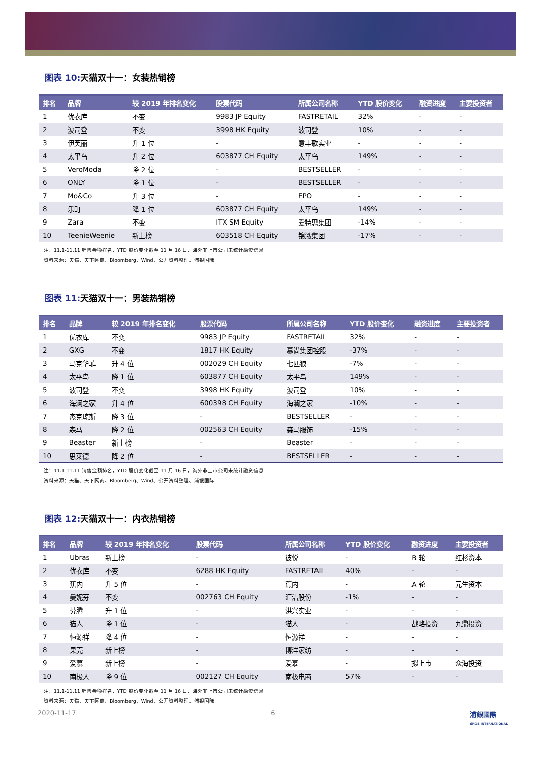图表 10: 天猫双十一：女装热销榜
| 排名 | 品牌 | 较 2019 年排名变化 | 股票代码 | 所属公司名称 | YTD 股价变化 | 融资进度 | 主要投资者 |
| --- | --- | --- | --- | --- | --- | --- | --- |
| 1 | 优衣库 | 不变 | 9983 JP Equity | FASTRETAIL | 32% | - | - |
| 2 | 波司登 | 不变 | 3998 HK Equity | 波司登 | 10% | - | - |
| 3 | 伊芙丽 | 升 1 位 | - | 意丰歌实业 | - | - | - |
| 4 | 太平鸟 | 升 2 位 | 603877 CH Equity | 太平鸟 | 149% | - | - |
| 5 | VeroModa | 降 2 位 | - | BESTSELLER | - | - | - |
| 6 | ONLY | 降 1 位 | - | BESTSELLER | - | - | - |
| 7 | Mo&Co | 升 3 位 | - | EPO | - | - | - |
| 8 | 乐町 | 降 1 位 | 603877 CH Equity | 太平鸟 | 149% | - | - |
| 9 | Zara | 不变 | ITX SM Equity | 爱特思集团 | -14% | - | - |
| 10 | TeenieWeenie | 新上榜 | 603518 CH Equity | 锦泓集团 | -17% | - | - |
注：11.1-11.11 销售金额排名，YTD 股价变化截至 11 月 16 日，海外非上市公司未统计融资信息
资料来源：天猫、天下网商、Bloomberg、Wind、公开资料整理、浦银国际
图表 11: 天猫双十一：男装热销榜
| 排名 | 品牌 | 较 2019 年排名变化 | 股票代码 | 所属公司名称 | YTD 股价变化 | 融资进度 | 主要投资者 |
| --- | --- | --- | --- | --- | --- | --- | --- |
| 1 | 优衣库 | 不变 | 9983 JP Equity | FASTRETAIL | 32% | - | - |
| 2 | GXG | 不变 | 1817 HK Equity | 慕尚集团控股 | -37% | - | - |
| 3 | 马克华菲 | 升 4 位 | 002029 CH Equity | 七匹狼 | -7% | - | - |
| 4 | 太平鸟 | 降 1 位 | 603877 CH Equity | 太平鸟 | 149% | - | - |
| 5 | 波司登 | 不变 | 3998 HK Equity | 波司登 | 10% | - | - |
| 6 | 海澜之家 | 升 4 位 | 600398 CH Equity | 海澜之家 | -10% | - | - |
| 7 | 杰克琼斯 | 降 3 位 | - | BESTSELLER | - | - | - |
| 8 | 森马 | 降 2 位 | 002563 CH Equity | 森马服饰 | -15% | - | - |
| 9 | Beaster | 新上榜 | - | Beaster | - | - | - |
| 10 | 思莱德 | 降 2 位 | - | BESTSELLER | - | - | - |
注：11.1-11.11 销售金额排名，YTD 股价变化截至 11 月 16 日，海外非上市公司未统计融资信息
资料来源：天猫、天下网商、Bloomberg、Wind、公开资料整理、浦银国际
图表 12: 天猫双十一：内衣热销榜
| 排名 | 品牌 | 较 2019 年排名变化 | 股票代码 | 所属公司名称 | YTD 股价变化 | 融资进度 | 主要投资者 |
| --- | --- | --- | --- | --- | --- | --- | --- |
| 1 | Ubras | 新上榜 | - | 彼悦 | - | B 轮 | 红杉资本 |
| 2 | 优衣库 | 不变 | 6288 HK Equity | FASTRETAIL | 40% | - | - |
| 3 | 蕉内 | 升 5 位 | - | 蕉内 | - | A 轮 | 元生资本 |
| 4 | 曼妮芬 | 不变 | 002763 CH Equity | 汇洁股份 | -1% | - | - |
| 5 | 芬腾 | 升 1 位 | - | 洪兴实业 | - | - | - |
| 6 | 猫人 | 降 1 位 | - | 猫人 | - | 战略投资 | 九鼎投资 |
| 7 | 恒源祥 | 降 4 位 | - | 恒源祥 | - | - | - |
| 8 | 果壳 | 新上榜 | - | 博洋家纺 | - | - | - |
| 9 | 爱慕 | 新上榜 | - | 爱慕 | - | 拟上市 | 众海投资 |
| 10 | 南极人 | 降 9 位 | 002127 CH Equity | 南极电商 | 57% | - | - |
注：11.1-11.11 销售金额排名，YTD 股价变化截至 11 月 16 日，海外非上市公司未统计融资信息
资料来源：天猫、天下网商、Bloomberg、Wind、公开资料整理、浦银国际
2020-11-17 6 浦銀國際
SPDB INTERNATIONAL